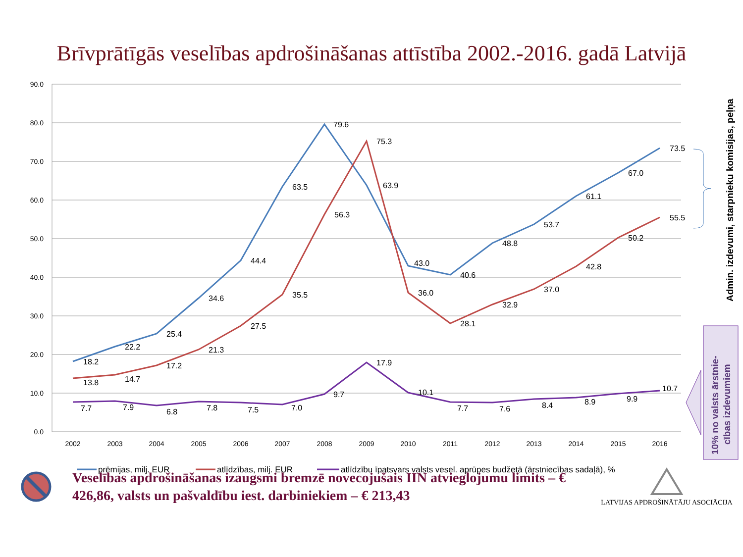Brīvprātīgās veselības apdrošināšanas attīstība 2002.-2016. gadā Latvijā
90.0
80.0
70.0
60.0
50.0
40.0
30.0
20.0
10.0
0.0
2002
2003
2004
2005
2006
2007
2008
2009
2010
2011
2012
2013
2014
2015
2016
18.2
22.2
25.4
34.6
44.4
63.5
79.6
63.9
43.0
40.6
48.8
53.7
61.1
67.0
73.5
13.8
14.7
17.2
21.3
27.5
35.5
56.3
75.3
36.0
28.1
32.9
37.0
42.8
50.2
55.5
7.7
7.9
6.8
7.8
7.5
7.0
9.7
17.9
10.1
7.7
7.6
8.4
8.9
9.9
10.7
Admin. izdevumi, starpnieku komisijas, peļņa
10% no valsts ārstnie-
cības izdevumiem
prēmijas, milj. EUR
atlīdzības, milj. EUR
atlīdzību īpatsvars valsts vesel. aprūpes budžetā (ārstniecības sadaļā), %
Veselības apdrošināšanas izaugsmi bremzē novecojušais IIN atvieglojumu limits – € 426,86, valsts un pašvaldību iest. darbiniekiem – € 213,43
LATVIJAS APDROŠINĀTĀJU ASOCIĀCIJA